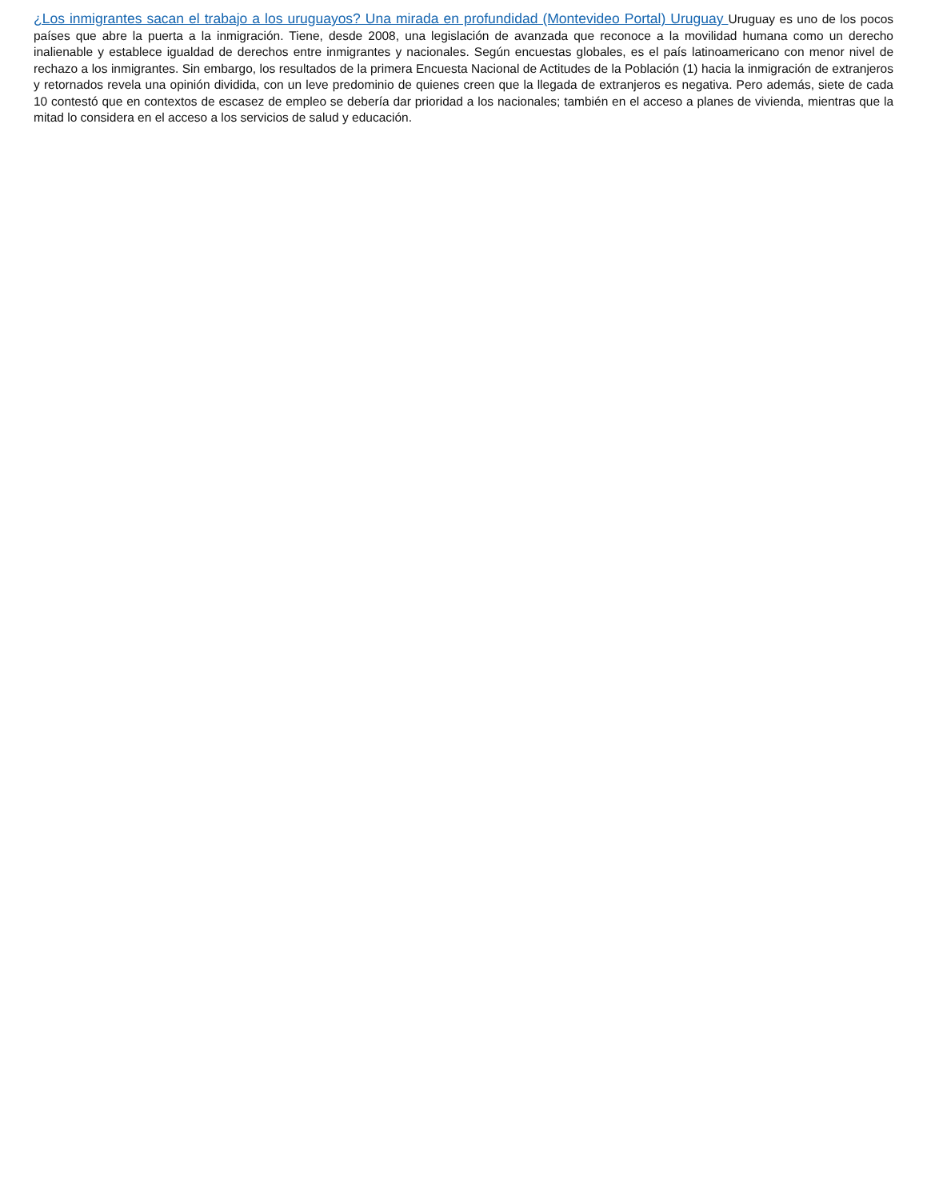¿Los inmigrantes sacan el trabajo a los uruguayos? Una mirada en profundidad (Montevideo Portal) Uruguay Uruguay es uno de los pocos países que abre la puerta a la inmigración. Tiene, desde 2008, una legislación de avanzada que reconoce a la movilidad humana como un derecho inalienable y establece igualdad de derechos entre inmigrantes y nacionales. Según encuestas globales, es el país latinoamericano con menor nivel de rechazo a los inmigrantes. Sin embargo, los resultados de la primera Encuesta Nacional de Actitudes de la Población (1) hacia la inmigración de extranjeros y retornados revela una opinión dividida, con un leve predominio de quienes creen que la llegada de extranjeros es negativa. Pero además, siete de cada 10 contestó que en contextos de escasez de empleo se debería dar prioridad a los nacionales; también en el acceso a planes de vivienda, mientras que la mitad lo considera en el acceso a los servicios de salud y educación.